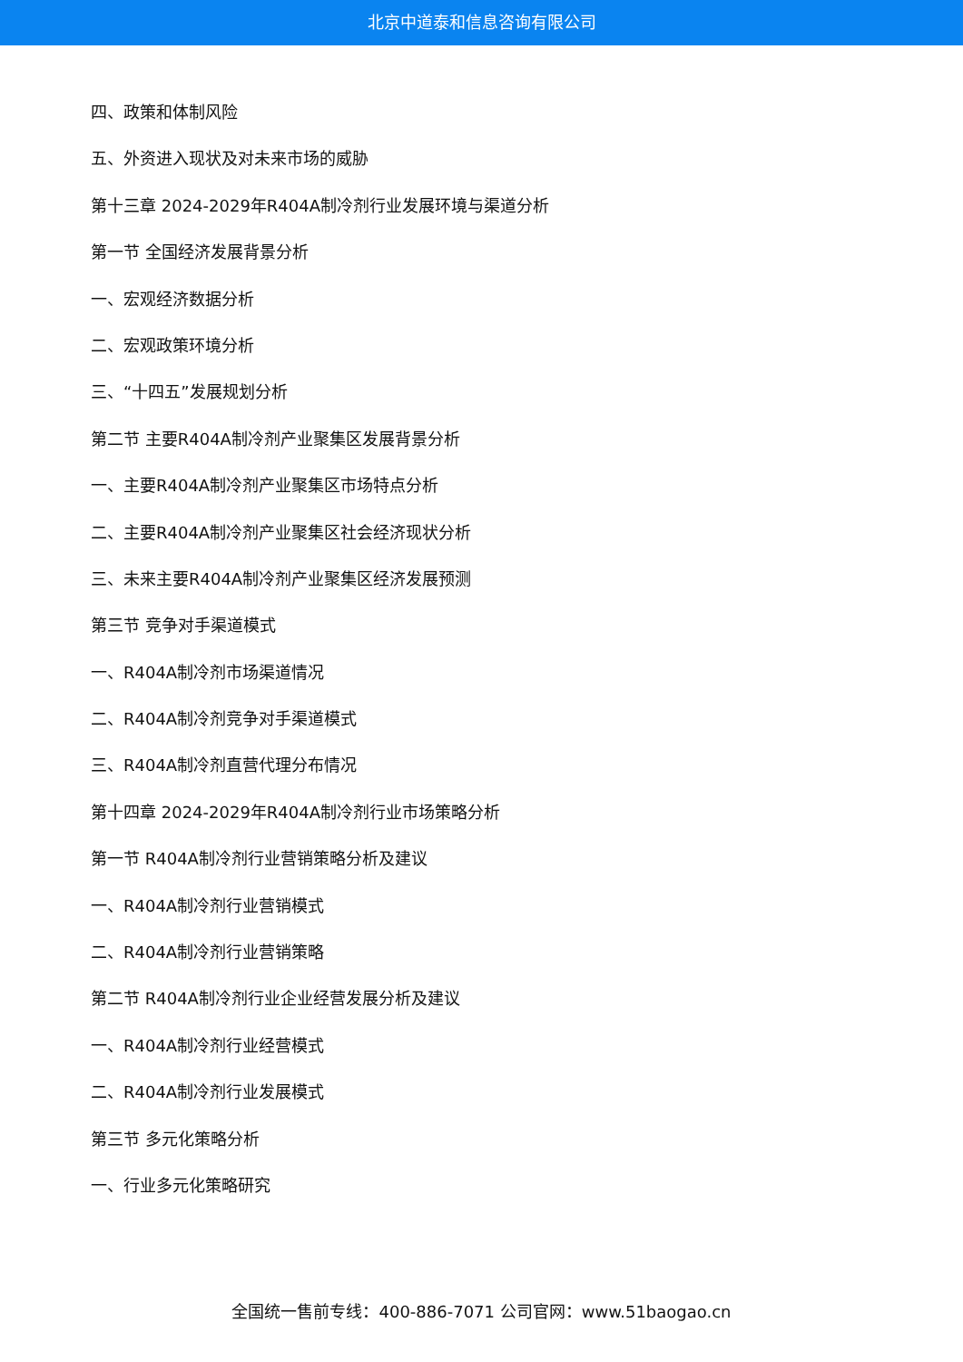北京中道泰和信息咨询有限公司
四、政策和体制风险
五、外资进入现状及对未来市场的威胁
第十三章 2024-2029年R404A制冷剂行业发展环境与渠道分析
第一节 全国经济发展背景分析
一、宏观经济数据分析
二、宏观政策环境分析
三、“十四五”发展规划分析
第二节 主要R404A制冷剂产业聚集区发展背景分析
一、主要R404A制冷剂产业聚集区市场特点分析
二、主要R404A制冷剂产业聚集区社会经济现状分析
三、未来主要R404A制冷剂产业聚集区经济发展预测
第三节 竞争对手渠道模式
一、R404A制冷剂市场渠道情况
二、R404A制冷剂竞争对手渠道模式
三、R404A制冷剂直营代理分布情况
第十四章 2024-2029年R404A制冷剂行业市场策略分析
第一节 R404A制冷剂行业营销策略分析及建议
一、R404A制冷剂行业营销模式
二、R404A制冷剂行业营销策略
第二节 R404A制冷剂行业企业经营发展分析及建议
一、R404A制冷剂行业经营模式
二、R404A制冷剂行业发展模式
第三节 多元化策略分析
一、行业多元化策略研究
全国统一售前专线：400-886-7071 公司官网：www.51baogao.cn